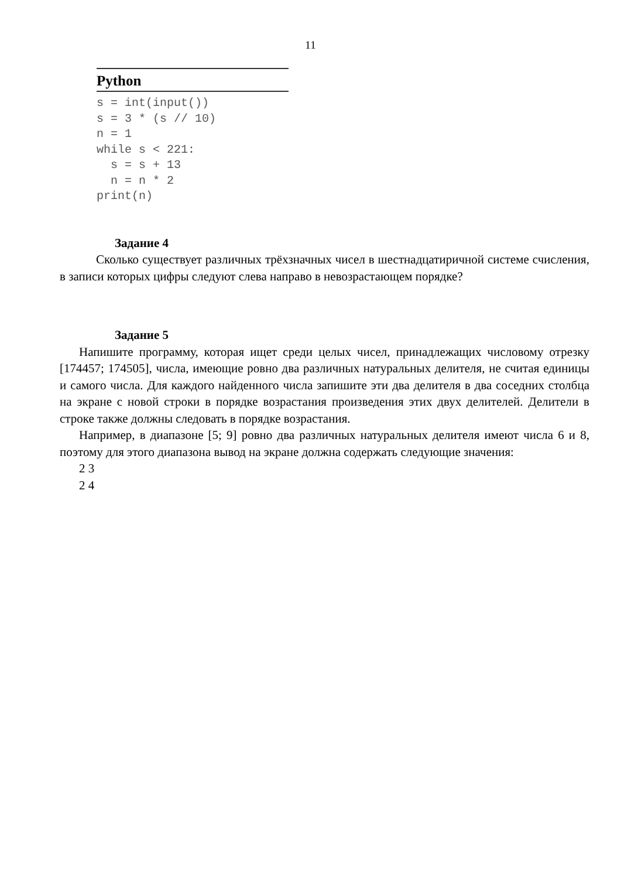11
Python
s = int(input())
s = 3 * (s // 10)
n = 1
while s < 221:
  s = s + 13
  n = n * 2
print(n)
Задание 4
Сколько существует различных трёхзначных чисел в шестнадцатиричной системе счисления, в записи которых цифры следуют слева направо в невозрастающем порядке?
Задание 5
Напишите программу, которая ищет среди целых чисел, принадлежащих числовому отрезку [174457; 174505], числа, имеющие ровно два различных натуральных делителя, не считая единицы и самого числа. Для каждого найденного числа запишите эти два делителя в два соседних столбца на экране с новой строки в порядке возрастания произведения этих двух делителей. Делители в строке также должны следовать в порядке возрастания.
Например, в диапазоне [5; 9] ровно два различных натуральных делителя имеют числа 6 и 8, поэтому для этого диапазона вывод на экране должна содержать следующие значения:
2 3
2 4